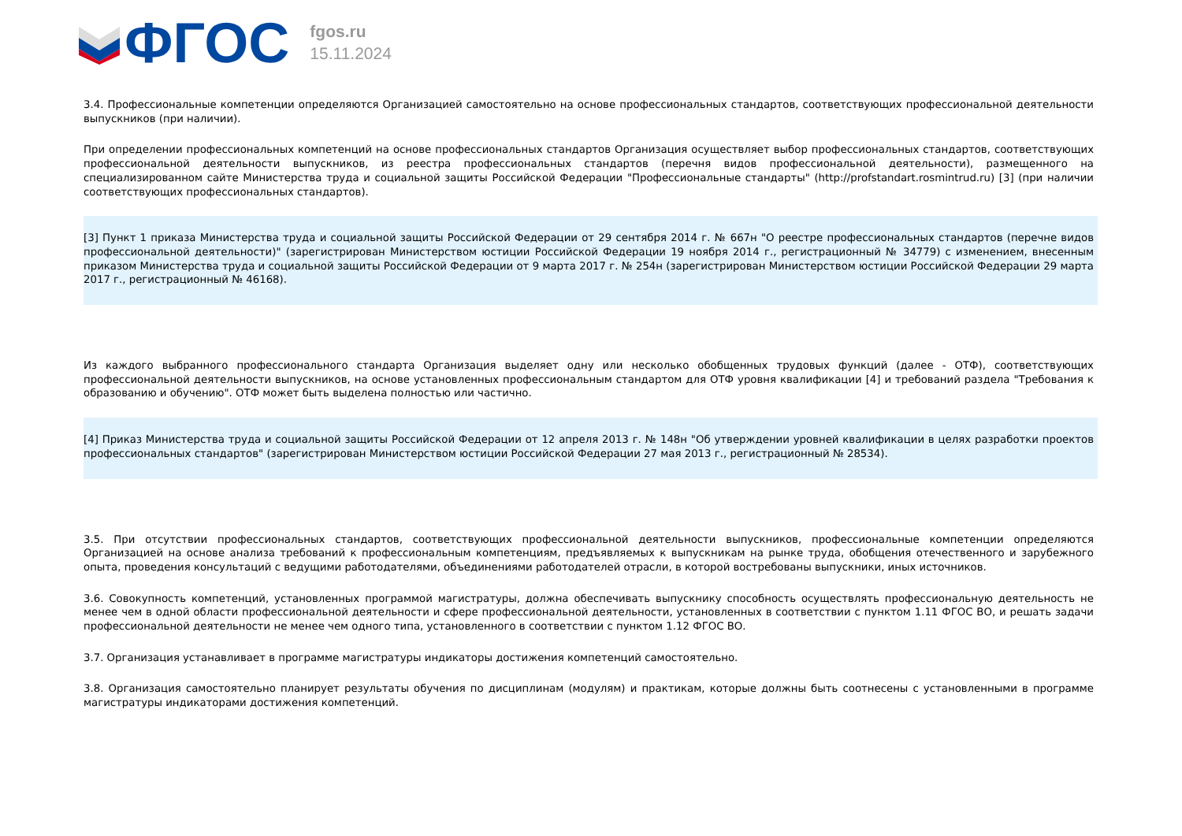ФГОС
fgos.ru
15.11.2024
3.4. Профессиональные компетенции определяются Организацией самостоятельно на основе профессиональных стандартов, соответствующих профессиональной деятельности выпускников (при наличии).
При определении профессиональных компетенций на основе профессиональных стандартов Организация осуществляет выбор профессиональных стандартов, соответствующих профессиональной деятельности выпускников, из реестра профессиональных стандартов (перечня видов профессиональной деятельности), размещенного на специализированном сайте Министерства труда и социальной защиты Российской Федерации "Профессиональные стандарты" (http://profstandart.rosmintrud.ru) [3] (при наличии соответствующих профессиональных стандартов).
[3] Пункт 1 приказа Министерства труда и социальной защиты Российской Федерации от 29 сентября 2014 г. № 667н "О реестре профессиональных стандартов (перечне видов профессиональной деятельности)" (зарегистрирован Министерством юстиции Российской Федерации 19 ноября 2014 г., регистрационный № 34779) с изменением, внесенным приказом Министерства труда и социальной защиты Российской Федерации от 9 марта 2017 г. № 254н (зарегистрирован Министерством юстиции Российской Федерации 29 марта 2017 г., регистрационный № 46168).
Из каждого выбранного профессионального стандарта Организация выделяет одну или несколько обобщенных трудовых функций (далее - ОТФ), соответствующих профессиональной деятельности выпускников, на основе установленных профессиональным стандартом для ОТФ уровня квалификации [4] и требований раздела "Требования к образованию и обучению". ОТФ может быть выделена полностью или частично.
[4] Приказ Министерства труда и социальной защиты Российской Федерации от 12 апреля 2013 г. № 148н "Об утверждении уровней квалификации в целях разработки проектов профессиональных стандартов" (зарегистрирован Министерством юстиции Российской Федерации 27 мая 2013 г., регистрационный № 28534).
3.5. При отсутствии профессиональных стандартов, соответствующих профессиональной деятельности выпускников, профессиональные компетенции определяются Организацией на основе анализа требований к профессиональным компетенциям, предъявляемых к выпускникам на рынке труда, обобщения отечественного и зарубежного опыта, проведения консультаций с ведущими работодателями, объединениями работодателей отрасли, в которой востребованы выпускники, иных источников.
3.6. Совокупность компетенций, установленных программой магистратуры, должна обеспечивать выпускнику способность осуществлять профессиональную деятельность не менее чем в одной области профессиональной деятельности и сфере профессиональной деятельности, установленных в соответствии с пунктом 1.11 ФГОС ВО, и решать задачи профессиональной деятельности не менее чем одного типа, установленного в соответствии с пунктом 1.12 ФГОС ВО.
3.7. Организация устанавливает в программе магистратуры индикаторы достижения компетенций самостоятельно.
3.8. Организация самостоятельно планирует результаты обучения по дисциплинам (модулям) и практикам, которые должны быть соотнесены с установленными в программе магистратуры индикаторами достижения компетенций.